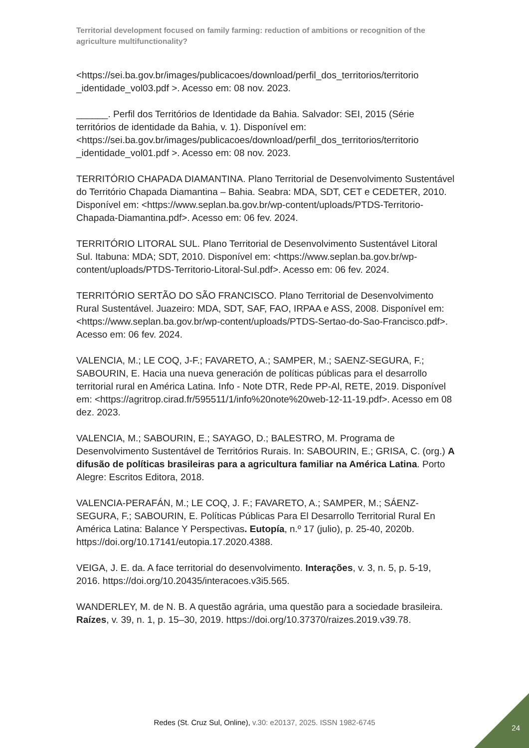Territorial development focused on family farming: reduction of ambitions or recognition of the agriculture multifunctionality?
<https://sei.ba.gov.br/images/publicacoes/download/perfil_dos_territorios/territorio _identidade_vol03.pdf >. Acesso em: 08 nov. 2023.
______. Perfil dos Territórios de Identidade da Bahia. Salvador: SEI, 2015 (Série territórios de identidade da Bahia, v. 1). Disponível em: <https://sei.ba.gov.br/images/publicacoes/download/perfil_dos_territorios/territorio _identidade_vol01.pdf >. Acesso em: 08 nov. 2023.
TERRITÓRIO CHAPADA DIAMANTINA. Plano Territorial de Desenvolvimento Sustentável do Território Chapada Diamantina – Bahia. Seabra: MDA, SDT, CET e CEDETER, 2010. Disponível em: <https://www.seplan.ba.gov.br/wp-content/uploads/PTDS-Territorio-Chapada-Diamantina.pdf>. Acesso em: 06 fev. 2024.
TERRITÓRIO LITORAL SUL. Plano Territorial de Desenvolvimento Sustentável Litoral Sul. Itabuna: MDA; SDT, 2010. Disponível em: <https://www.seplan.ba.gov.br/wp-content/uploads/PTDS-Territorio-Litoral-Sul.pdf>. Acesso em: 06 fev. 2024.
TERRITÓRIO SERTÃO DO SÃO FRANCISCO. Plano Territorial de Desenvolvimento Rural Sustentável. Juazeiro: MDA, SDT, SAF, FAO, IRPAA e ASS, 2008. Disponível em: <https://www.seplan.ba.gov.br/wp-content/uploads/PTDS-Sertao-do-Sao-Francisco.pdf>. Acesso em: 06 fev. 2024.
VALENCIA, M.; LE COQ, J-F.; FAVARETO, A.; SAMPER, M.; SAENZ-SEGURA, F.; SABOURIN, E. Hacia una nueva generación de políticas públicas para el desarrollo territorial rural en América Latina. Info - Note DTR, Rede PP-Al, RETE, 2019. Disponível em: <https://agritrop.cirad.fr/595511/1/info%20note%20web-12-11-19.pdf>. Acesso em 08 dez. 2023.
VALENCIA, M.; SABOURIN, E.; SAYAGO, D.; BALESTRO, M. Programa de Desenvolvimento Sustentável de Territórios Rurais. In: SABOURIN, E.; GRISA, C. (org.) A difusão de políticas brasileiras para a agricultura familiar na América Latina. Porto Alegre: Escritos Editora, 2018.
VALENCIA-PERAFÁN, M.; LE COQ, J. F.; FAVARETO, A.; SAMPER, M.; SÁENZ-SEGURA, F.; SABOURIN, E. Políticas Públicas Para El Desarrollo Territorial Rural En América Latina: Balance Y Perspectivas. Eutopía, n.º 17 (julio), p. 25-40, 2020b. https://doi.org/10.17141/eutopia.17.2020.4388.
VEIGA, J. E. da. A face territorial do desenvolvimento. Interações, v. 3, n. 5, p. 5-19, 2016. https://doi.org/10.20435/interacoes.v3i5.565.
WANDERLEY, M. de N. B. A questão agrária, uma questão para a sociedade brasileira. Raízes, v. 39, n. 1, p. 15–30, 2019. https://doi.org/10.37370/raizes.2019.v39.78.
Redes (St. Cruz Sul, Online), v.30: e20137, 2025. ISSN 1982-6745
24